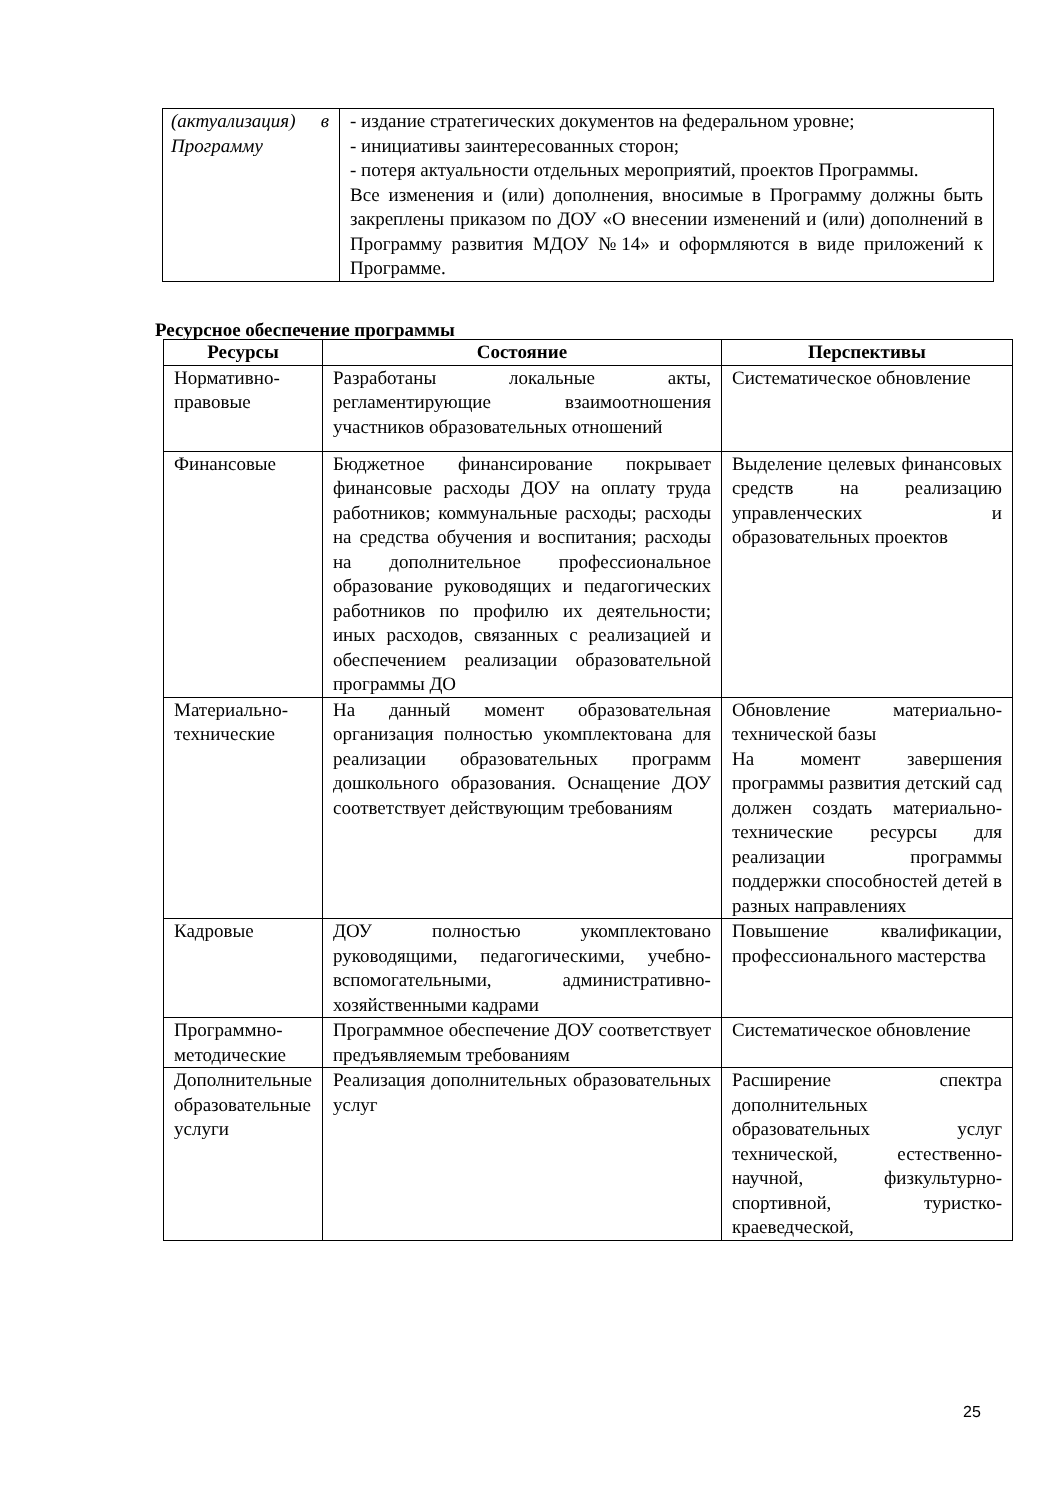| (актуализация) в Программу | - издание стратегических документов на федеральном уровне; - инициативы заинтересованных сторон; - потеря актуальности отдельных мероприятий, проектов Программы. Все изменения и (или) дополнения, вносимые в Программу должны быть закреплены приказом по ДОУ «О внесении изменений и (или) дополнений в Программу развития МДОУ №14» и оформляются в виде приложений к Программе. |
Ресурсное обеспечение программы
| Ресурсы | Состояние | Перспективы |
| --- | --- | --- |
| Нормативно-правовые | Разработаны локальные акты, регламентирующие взаимоотношения участников образовательных отношений | Систематическое обновление |
| Финансовые | Бюджетное финансирование покрывает финансовые расходы ДОУ на оплату труда работников; коммунальные расходы; расходы на средства обучения и воспитания; расходы на дополнительное профессиональное образование руководящих и педагогических работников по профилю их деятельности; иных расходов, связанных с реализацией и обеспечением реализации образовательной программы ДО | Выделение целевых финансовых средств на реализацию управленческих и образовательных проектов |
| Материально-технические | На данный момент образовательная организация полностью укомплектована для реализации образовательных программ дошкольного образования. Оснащение ДОУ соответствует действующим требованиям | Обновление материально-технической базы На момент завершения программы развития детский сад должен создать материально-технические ресурсы для реализации программы поддержки способностей детей в разных направлениях |
| Кадровые | ДОУ полностью укомплектовано руководящими, педагогическими, учебно-вспомогательными, административно-хозяйственными кадрами | Повышение квалификации, профессионального мастерства |
| Программно-методические | Программное обеспечение ДОУ соответствует предъявляемым требованиям | Систематическое обновление |
| Дополнительные образовательные услуги | Реализация дополнительных образовательных услуг | Расширение спектра дополнительных образовательных услуг технической, естественно-научной, физкультурно-спортивной, туристко-краеведческой, |
25